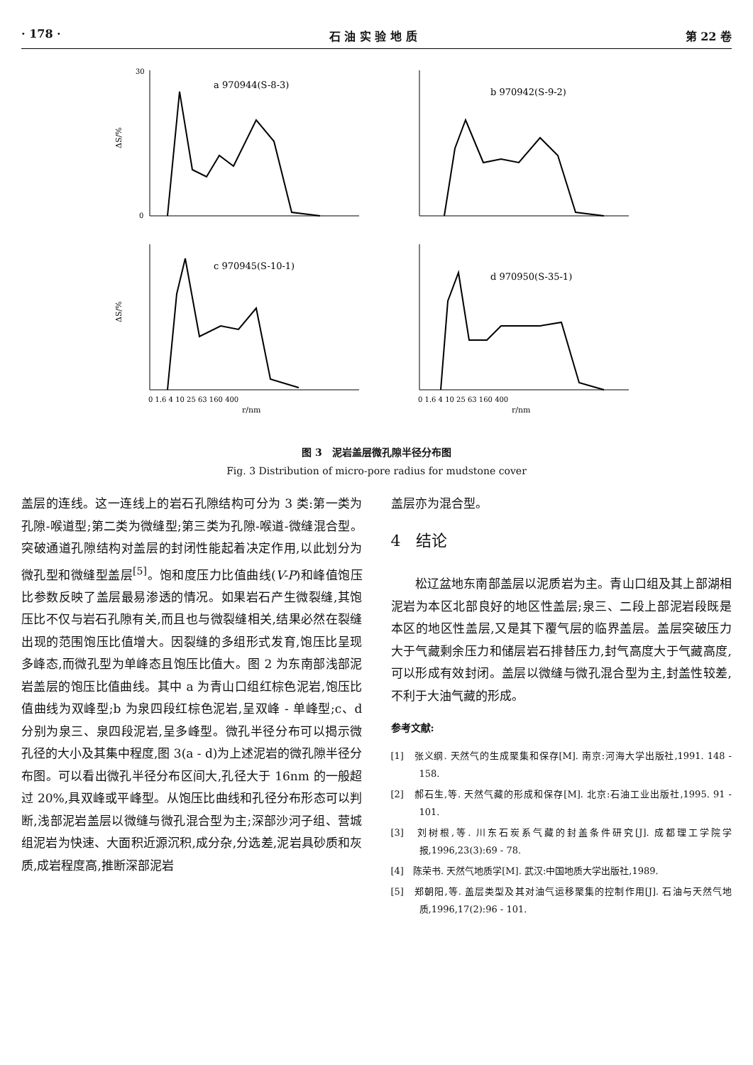· 178 · 石 油 实 验 地 质 第 22 卷
ΔS/%
a 970944(S-8-3)
30
0
b 970942(S-9-2)
ΔS/%
c 970945(S-10-1)
0 1.6 4 10 25 63 160 400
r/nm
d 970950(S-35-1)
0 1.6 4 10 25 63 160 400
r/nm
图 3　泥岩盖层微孔隙半径分布图
Fig. 3 Distribution of micro-pore radius for mudstone cover
盖层的连线。这一连线上的岩石孔隙结构可分为 3 类:第一类为孔隙-喉道型;第二类为微缝型;第三类为孔隙-喉道-微缝混合型。突破通道孔隙结构对盖层的封闭性能起着决定作用,以此划分为微孔型和微缝型盖层<sup>[5]</sup>。饱和度压力比值曲线(V-P)和峰值饱压比参数反映了盖层最易渗透的情况。如果岩石产生微裂缝,其饱压比不仅与岩石孔隙有关,而且也与微裂缝相关,结果必然在裂缝出现的范围饱压比值增大。因裂缝的多组形式发育,饱压比呈现多峰态,而微孔型为单峰态且饱压比值大。图 2 为东南部浅部泥岩盖层的饱压比值曲线。其中 a 为青山口组红棕色泥岩,饱压比值曲线为双峰型;b 为泉四段红棕色泥岩,呈双峰 - 单峰型;c、d 分别为泉三、泉四段泥岩,呈多峰型。微孔半径分布可以揭示微孔径的大小及其集中程度,图 3(a - d)为上述泥岩的微孔隙半径分布图。可以看出微孔半径分布区间大,孔径大于 16nm 的一般超过 20%,具双峰或平峰型。从饱压比曲线和孔径分布形态可以判断,浅部泥岩盖层以微缝与微孔混合型为主;深部沙河子组、营城组泥岩为快速、大面积近源沉积,成分杂,分选差,泥岩具砂质和灰质,成岩程度高,推断深部泥岩
盖层亦为混合型。
4　结论
松辽盆地东南部盖层以泥质岩为主。青山口组及其上部湖相泥岩为本区北部良好的地区性盖层;泉三、二段上部泥岩段既是本区的地区性盖层,又是其下覆气层的临界盖层。盖层突破压力大于气藏剩余压力和储层岩石排替压力,封气高度大于气藏高度,可以形成有效封闭。盖层以微缝与微孔混合型为主,封盖性较差,不利于大油气藏的形成。
参考文献:
[1]　张义纲. 天然气的生成聚集和保存[M]. 南京:河海大学出版社,1991. 148 - 158.
[2]　郝石生,等. 天然气藏的形成和保存[M]. 北京:石油工业出版社,1995. 91 - 101.
[3]　刘树根,等. 川东石炭系气藏的封盖条件研究[J]. 成都理工学院学报,1996,23(3):69 - 78.
[4]　陈荣书. 天然气地质学[M]. 武汉:中国地质大学出版社,1989.
[5]　郑朝阳,等. 盖层类型及其对油气运移聚集的控制作用[J]. 石油与天然气地质,1996,17(2):96 - 101.